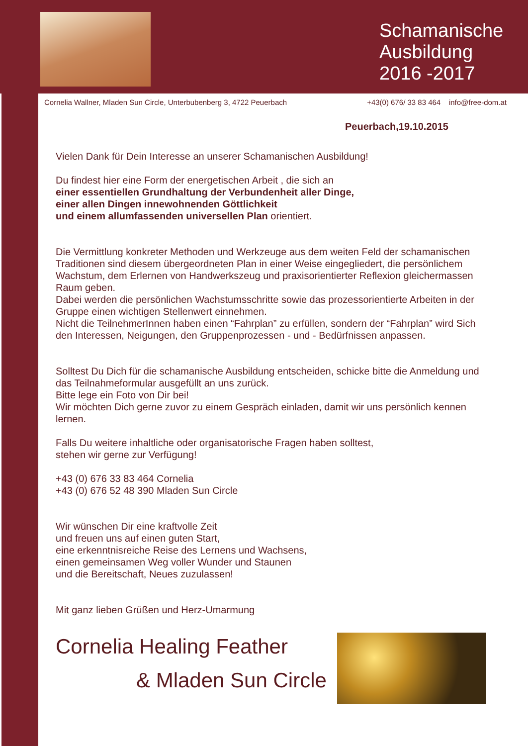Schamanische
Ausbildung
2016 -2017
Cornelia Wallner, Mladen Sun Circle, Unterbubenberg 3, 4722 Peuerbach +43(0) 676/ 33 83 464 info@free-dom.at
Peuerbach,19.10.2015
Vielen Dank für Dein Interesse an unserer Schamanischen Ausbildung!
Du findest hier eine Form der energetischen Arbeit , die sich an
einer essentiellen Grundhaltung der Verbundenheit aller Dinge,
einer allen Dingen innewohnenden Göttlichkeit
und einem allumfassenden universellen Plan orientiert.
Die Vermittlung konkreter Methoden und Werkzeuge aus dem weiten Feld der schamanischen Traditionen sind diesem übergeordneten Plan in einer Weise eingegliedert, die persönlichem Wachstum, dem Erlernen von Handwerkszeug und praxisorientierter Reflexion gleichermassen Raum geben.
Dabei werden die persönlichen Wachstumsschritte sowie das prozessorientierte Arbeiten in der Gruppe einen wichtigen Stellenwert einnehmen.
Nicht die TeilnehmerInnen haben einen “Fahrplan” zu erfüllen, sondern der “Fahrplan” wird Sich den Interessen, Neigungen, den Gruppenprozessen - und - Bedürfnissen anpassen.
Solltest Du Dich für die schamanische Ausbildung entscheiden, schicke bitte die Anmeldung und das Teilnahmeformular ausgefüllt an uns zurück.
Bitte lege ein Foto von Dir bei!
Wir möchten Dich gerne zuvor zu einem Gespräch einladen, damit wir uns persönlich kennen lernen.
Falls Du weitere inhaltliche oder organisatorische Fragen haben solltest,
stehen wir gerne zur Verfügung!
+43 (0) 676 33 83 464 Cornelia
+43 (0) 676 52 48 390 Mladen Sun Circle
Wir wünschen Dir eine kraftvolle Zeit
und freuen uns auf einen guten Start,
eine erkenntnisreiche Reise des Lernens und Wachsens,
einen gemeinsamen Weg voller Wunder und Staunen
und die Bereitschaft, Neues zuzulassen!
Mit ganz lieben Grüßen und Herz-Umarmung
Cornelia Healing Feather
& Mladen Sun Circle